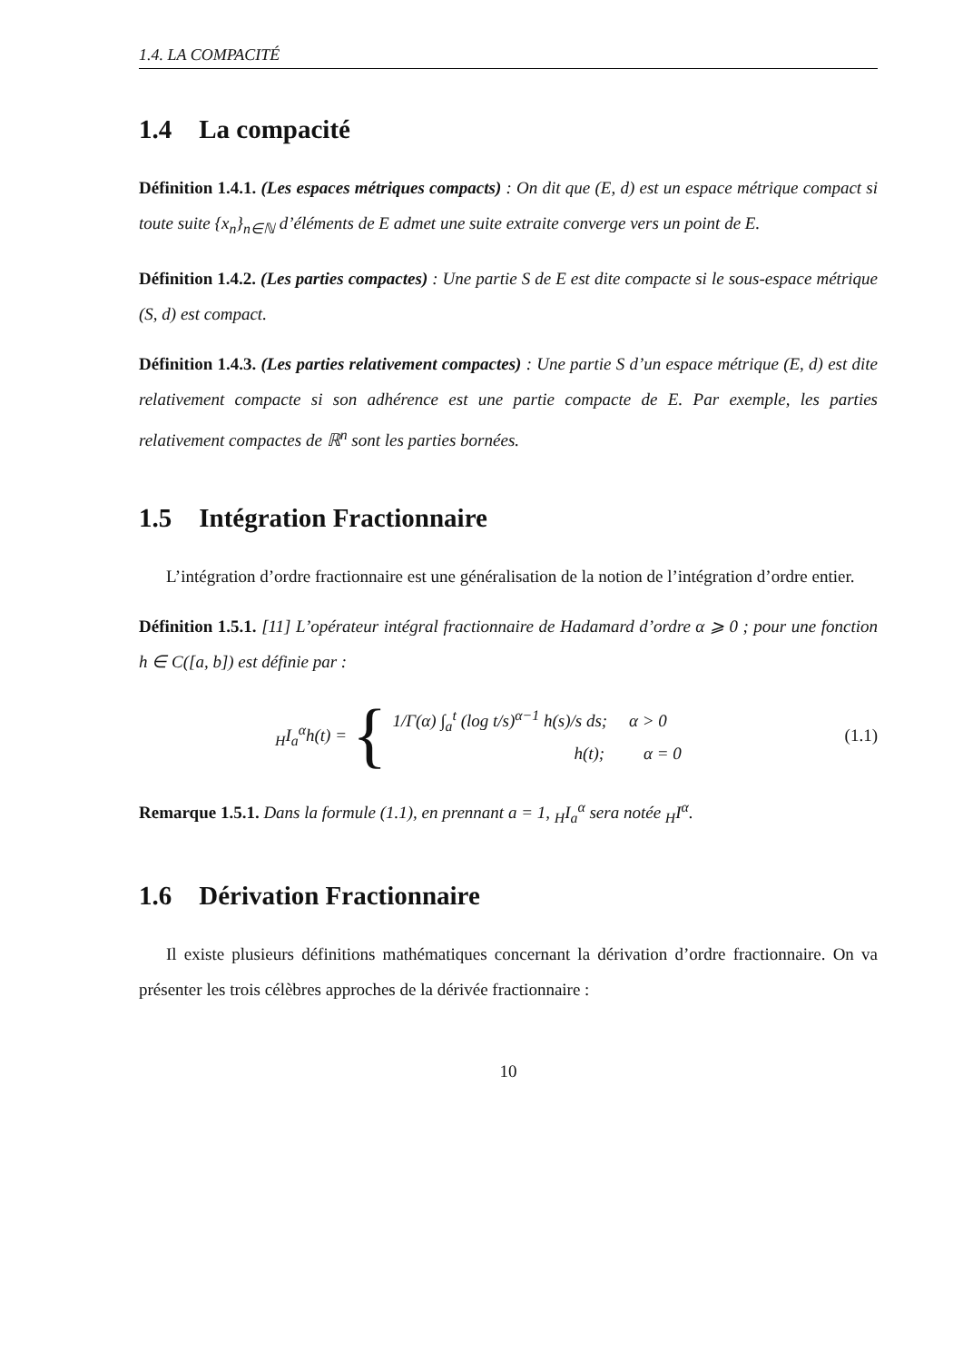1.4. LA COMPACITÉ
1.4 La compacité
Définition 1.4.1. (Les espaces métriques compacts) : On dit que (E, d) est un espace métrique compact si toute suite {x<sub>n</sub>}<sub>n∈ℕ</sub> d’éléments de E admet une suite extraite converge vers un point de E.
Définition 1.4.2. (Les parties compactes) : Une partie S de E est dite compacte si le sous-espace métrique (S, d) est compact.
Définition 1.4.3. (Les parties relativement compactes) : Une partie S d’un espace métrique (E, d) est dite relativement compacte si son adhérence est une partie compacte de E. Par exemple, les parties relativement compactes de ℝ<sup>n</sup> sont les parties bornées.
1.5 Intégration Fractionnaire
L’intégration d’ordre fractionnaire est une généralisation de la notion de l’intégration d’ordre entier.
Définition 1.5.1. [11] L’opérateur intégral fractionnaire de Hadamard d’ordre α ⩾ 0 ; pour une fonction h ∈ C([a, b]) est définie par :
<sub>H</sub>I<sub>a</sub><sup>α</sup>h(t) = {
1/Γ(α) ∫<sub>a</sub><sup>t</sup> (log t/s)<sup>α−1</sup> h(s)/s ds; α > 0
h(t); α = 0
(1.1)
Remarque 1.5.1. Dans la formule (1.1), en prennant a = 1, <sub>H</sub>I<sub>a</sub><sup>α</sup> sera notée <sub>H</sub>I<sup>α</sup>.
1.6 Dérivation Fractionnaire
Il existe plusieurs définitions mathématiques concernant la dérivation d’ordre fractionnaire. On va présenter les trois célèbres approches de la dérivée fractionnaire :
10